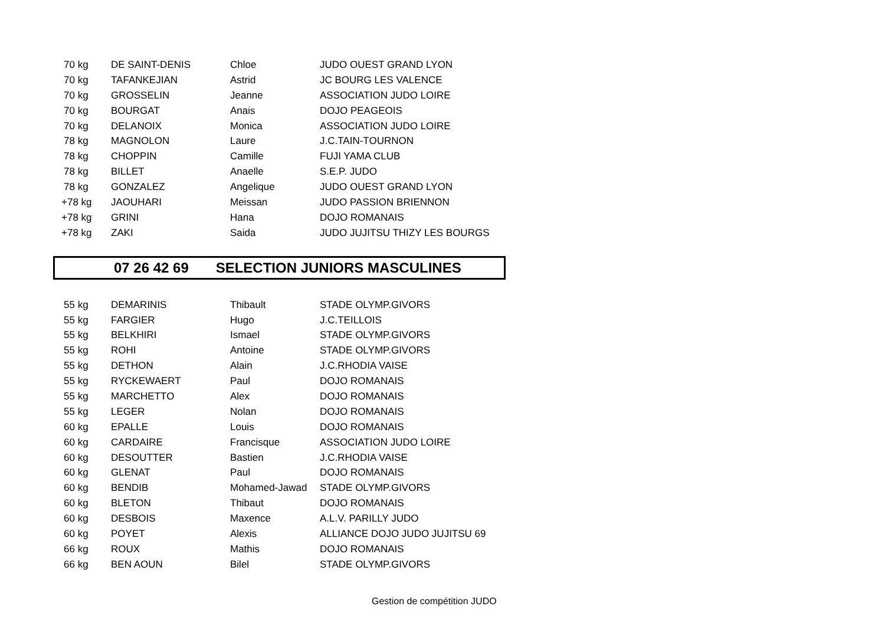| 70 kg | DE SAINT-DENIS | Chloe | JUDO OUEST GRAND LYON |
| 70 kg | TAFANKEJIAN | Astrid | JC BOURG LES VALENCE |
| 70 kg | GROSSELIN | Jeanne | ASSOCIATION JUDO LOIRE |
| 70 kg | BOURGAT | Anais | DOJO PEAGEOIS |
| 70 kg | DELANOIX | Monica | ASSOCIATION JUDO LOIRE |
| 78 kg | MAGNOLON | Laure | J.C.TAIN-TOURNON |
| 78 kg | CHOPPIN | Camille | FUJI YAMA CLUB |
| 78 kg | BILLET | Anaelle | S.E.P. JUDO |
| 78 kg | GONZALEZ | Angelique | JUDO OUEST GRAND LYON |
| +78 kg | JAOUHARI | Meissan | JUDO PASSION BRIENNON |
| +78 kg | GRINI | Hana | DOJO ROMANAIS |
| +78 kg | ZAKI | Saida | JUDO JUJITSU THIZY LES BOURGS |
07 26 42 69 SELECTION JUNIORS MASCULINES
| 55 kg | DEMARINIS | Thibault | STADE OLYMP.GIVORS |
| 55 kg | FARGIER | Hugo | J.C.TEILLOIS |
| 55 kg | BELKHIRI | Ismael | STADE OLYMP.GIVORS |
| 55 kg | ROHI | Antoine | STADE OLYMP.GIVORS |
| 55 kg | DETHON | Alain | J.C.RHODIA VAISE |
| 55 kg | RYCKEWAERT | Paul | DOJO ROMANAIS |
| 55 kg | MARCHETTO | Alex | DOJO ROMANAIS |
| 55 kg | LEGER | Nolan | DOJO ROMANAIS |
| 60 kg | EPALLE | Louis | DOJO ROMANAIS |
| 60 kg | CARDAIRE | Francisque | ASSOCIATION JUDO LOIRE |
| 60 kg | DESOUTTER | Bastien | J.C.RHODIA VAISE |
| 60 kg | GLENAT | Paul | DOJO ROMANAIS |
| 60 kg | BENDIB | Mohamed-Jawad | STADE OLYMP.GIVORS |
| 60 kg | BLETON | Thibaut | DOJO ROMANAIS |
| 60 kg | DESBOIS | Maxence | A.L.V. PARILLY JUDO |
| 60 kg | POYET | Alexis | ALLIANCE DOJO JUDO JUJITSU 69 |
| 66 kg | ROUX | Mathis | DOJO ROMANAIS |
| 66 kg | BEN AOUN | Bilel | STADE OLYMP.GIVORS |
Gestion de compétition JUDO